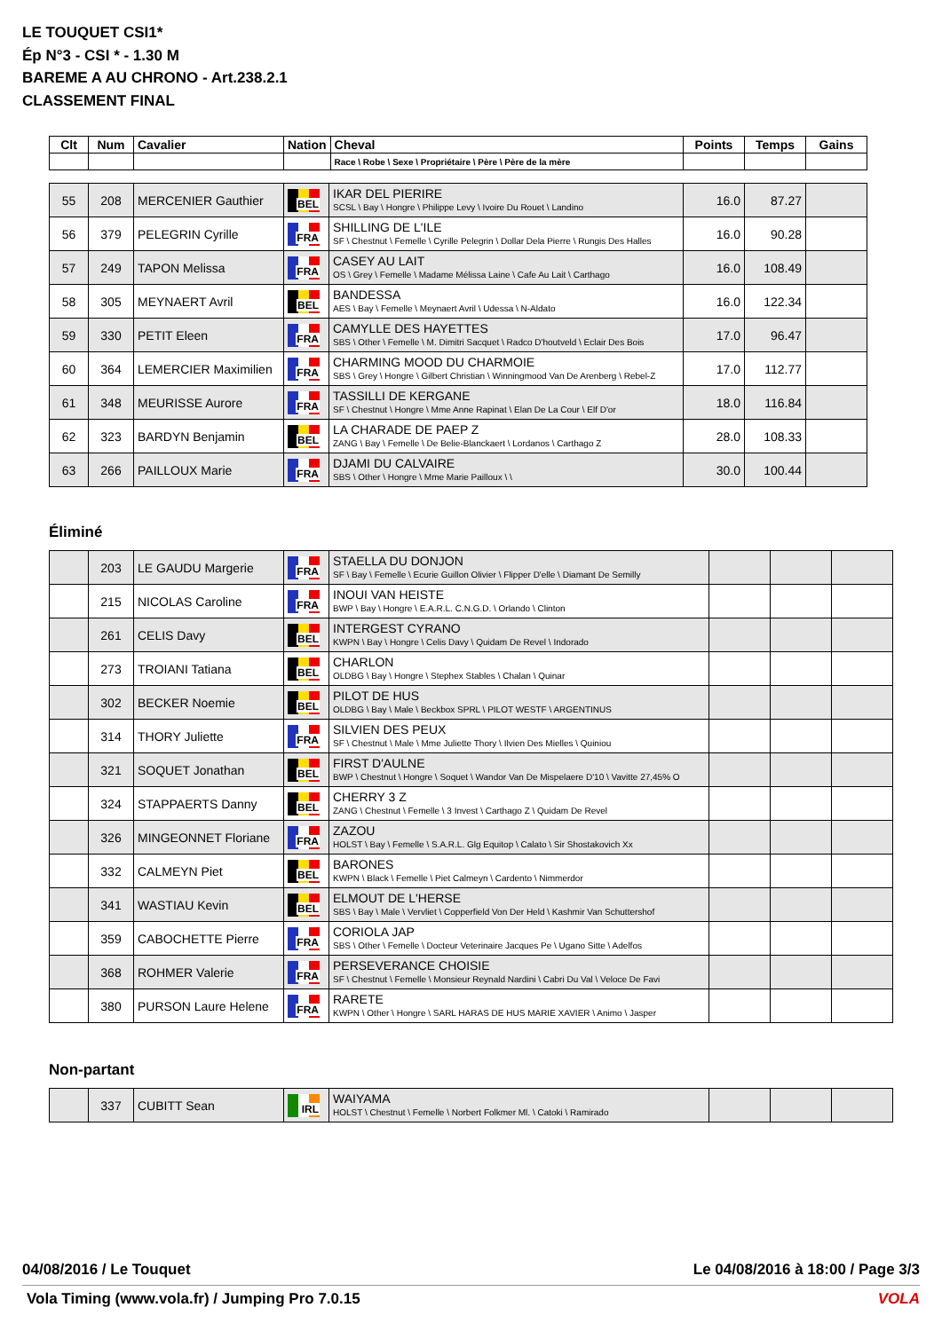LE TOUQUET CSI1*
Ép N°3 - CSI * - 1.30 M
BAREME A AU CHRONO - Art.238.2.1
CLASSEMENT FINAL
| Clt | Num | Cavalier | Nation | Cheval | Points | Temps | Gains |
| --- | --- | --- | --- | --- | --- | --- | --- |
| | | | | Race \ Robe \ Sexe \ Propriétaire \ Père \ Père de la mère | | | |
| 55 | 208 | MERCENIER Gauthier | BEL | IKAR DEL PIERIRE SCSL \ Bay \ Hongre \ Philippe Levy \ Ivoire Du Rouet \ Landino | 16.0 | 87.27 | |
| 56 | 379 | PELEGRIN Cyrille | FRA | SHILLING DE L'ILE SF \ Chestnut \ Femelle \ Cyrille Pelegrin \ Dollar Dela Pierre \ Rungis Des Halles | 16.0 | 90.28 | |
| 57 | 249 | TAPON Melissa | FRA | CASEY AU LAIT OS \ Grey \ Femelle \ Madame Mélissa Laine \ Cafe Au Lait \ Carthago | 16.0 | 108.49 | |
| 58 | 305 | MEYNAERT Avril | BEL | BANDESSA AES \ Bay \ Femelle \ Meynaert Avril \ Udessa \ N-Aldato | 16.0 | 122.34 | |
| 59 | 330 | PETIT Eleen | FRA | CAMYLLE DES HAYETTES SBS \ Other \ Femelle \ M. Dimitri Sacquet \ Radco D'houtveld \ Eclair Des Bois | 17.0 | 96.47 | |
| 60 | 364 | LEMERCIER Maximilien | FRA | CHARMING MOOD DU CHARMOIE SBS \ Grey \ Hongre \ Gilbert Christian \ Winningmood Van De Arenberg \ Rebel-Z | 17.0 | 112.77 | |
| 61 | 348 | MEURISSE Aurore | FRA | TASSILLI DE KERGANE SF \ Chestnut \ Hongre \ Mme Anne Rapinat \ Elan De La Cour \ Elf D'or | 18.0 | 116.84 | |
| 62 | 323 | BARDYN Benjamin | BEL | LA CHARADE DE PAEP Z ZANG \ Bay \ Femelle \ De Belie-Blanckaert \ Lordanos \ Carthago Z | 28.0 | 108.33 | |
| 63 | 266 | PAILLOUX Marie | FRA | DJAMI DU CALVAIRE SBS \ Other \ Hongre \ Mme Marie Pailloux \ \ | 30.0 | 100.44 | |
Éliminé
| | 203 | LE GAUDU Margerie | FRA | STAELLA DU DONJON SF \ Bay \ Femelle \ Ecurie Guillon Olivier \ Flipper D'elle \ Diamant De Semilly | | | |
| | 215 | NICOLAS Caroline | FRA | INOUI VAN HEISTE BWP \ Bay \ Hongre \ E.A.R.L. C.N.G.D. \ Orlando \ Clinton | | | |
| | 261 | CELIS Davy | BEL | INTERGEST CYRANO KWPN \ Bay \ Hongre \ Celis Davy \ Quidam De Revel \ Indorado | | | |
| | 273 | TROIANI Tatiana | BEL | CHARLON OLDBG \ Bay \ Hongre \ Stephex Stables \ Chalan \ Quinar | | | |
| | 302 | BECKER Noemie | BEL | PILOT DE HUS OLDBG \ Bay \ Male \ Beckbox SPRL \ PILOT WESTF \ ARGENTINUS | | | |
| | 314 | THORY Juliette | FRA | SILVIEN DES PEUX SF \ Chestnut \ Male \ Mme Juliette Thory \ Ilvien Des Mielles \ Quiniou | | | |
| | 321 | SOQUET Jonathan | BEL | FIRST D'AULNE BWP \ Chestnut \ Hongre \ Soquet \ Wandor Van De Mispelaere D'10 \ Vavitte 27,45% O | | | |
| | 324 | STAPPAERTS Danny | BEL | CHERRY 3 Z ZANG \ Chestnut \ Femelle \ 3 Invest \ Carthago Z \ Quidam De Revel | | | |
| | 326 | MINGEONNET Floriane | FRA | ZAZOU HOLST \ Bay \ Femelle \ S.A.R.L. Glg Equitop \ Calato \ Sir Shostakovich Xx | | | |
| | 332 | CALMEYN Piet | BEL | BARONES KWPN \ Black \ Femelle \ Piet Calmeyn \ Cardento \ Nimmerdor | | | |
| | 341 | WASTIAU Kevin | BEL | ELMOUT DE L'HERSE SBS \ Bay \ Male \ Vervliet \ Copperfield Von Der Held \ Kashmir Van Schuttershof | | | |
| | 359 | CABOCHETTE Pierre | FRA | CORIOLA JAP SBS \ Other \ Femelle \ Docteur Veterinaire Jacques Pe \ Ugano Sitte \ Adelfos | | | |
| | 368 | ROHMER Valerie | FRA | PERSEVERANCE CHOISIE SF \ Chestnut \ Femelle \ Monsieur Reynald Nardini \ Cabri Du Val \ Veloce De Favi | | | |
| | 380 | PURSON Laure Helene | FRA | RARETE KWPN \ Other \ Hongre \ SARL HARAS DE HUS MARIE XAVIER \ Animo \ Jasper | | | |
Non-partant
| | 337 | CUBITT Sean | IRL | WAIYAMA HOLST \ Chestnut \ Femelle \ Norbert Folkmer Ml. \ Catoki \ Ramirado | | | |
04/08/2016 / Le Touquet
Le 04/08/2016 à 18:00 / Page 3/3
Vola Timing (www.vola.fr) / Jumping Pro 7.0.15
VOLA